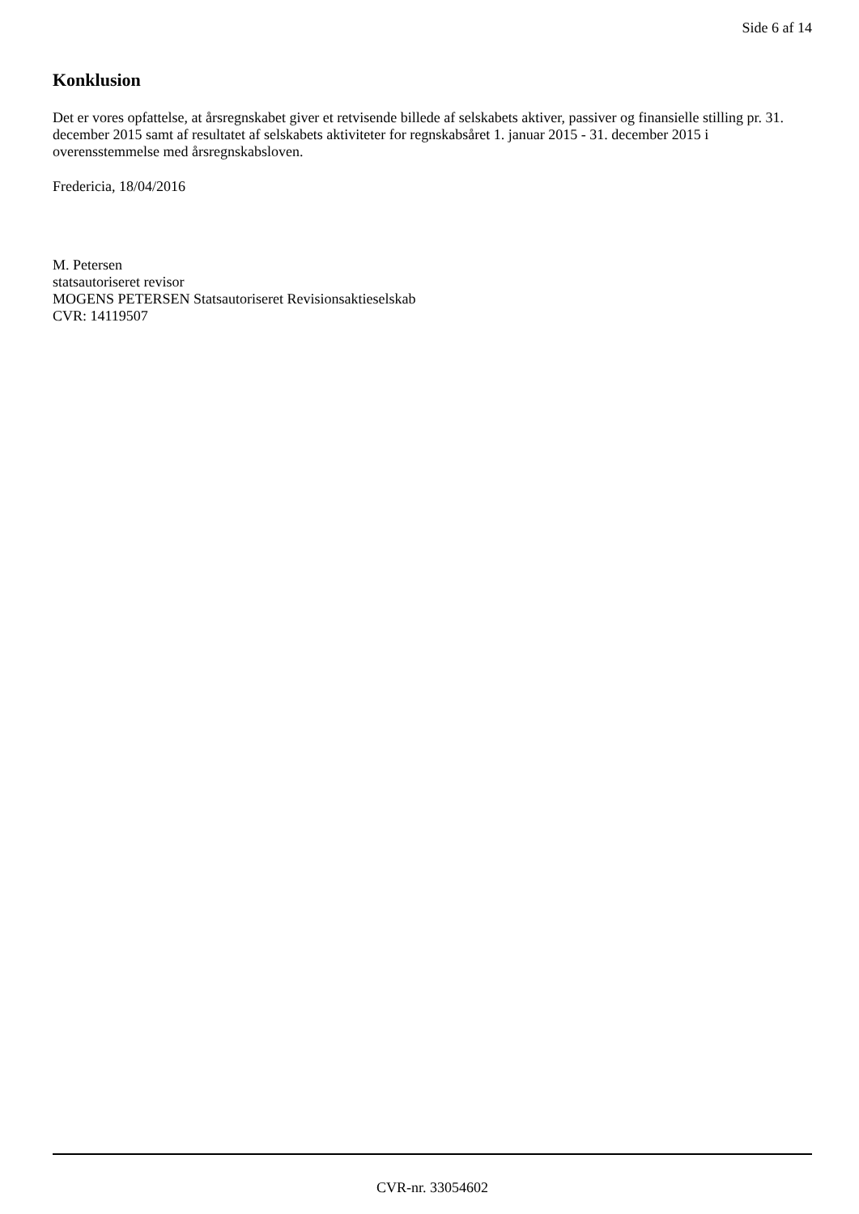Side 6 af 14
Konklusion
Det er vores opfattelse, at årsregnskabet giver et retvisende billede af selskabets aktiver, passiver og finansielle stilling pr. 31. december 2015 samt af resultatet af selskabets aktiviteter for regnskabsåret 1. januar 2015 - 31. december 2015 i overensstemmelse med årsregnskabsloven.
Fredericia, 18/04/2016
M. Petersen
statsautoriseret revisor
MOGENS PETERSEN Statsautoriseret Revisionsaktieselskab
CVR: 14119507
CVR-nr. 33054602